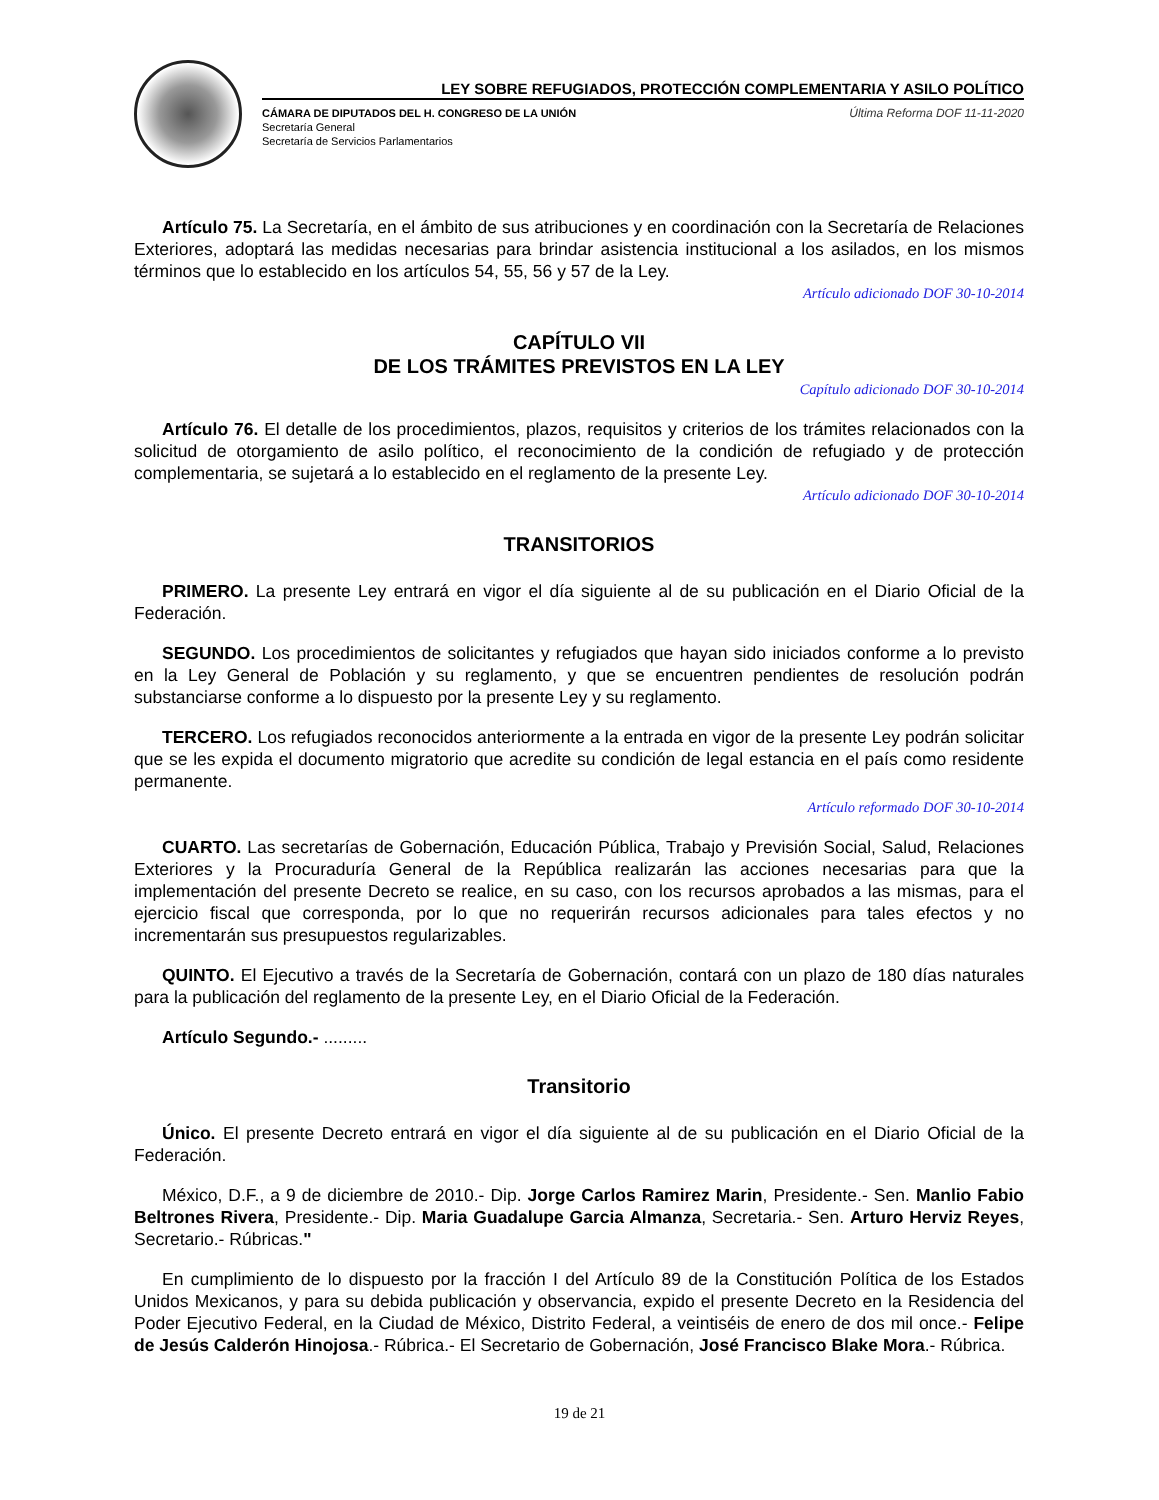LEY SOBRE REFUGIADOS, PROTECCIÓN COMPLEMENTARIA Y ASILO POLÍTICO
CÁMARA DE DIPUTADOS DEL H. CONGRESO DE LA UNIÓN
Secretaría General
Secretaría de Servicios Parlamentarios
Última Reforma DOF 11-11-2020
Artículo 75. La Secretaría, en el ámbito de sus atribuciones y en coordinación con la Secretaría de Relaciones Exteriores, adoptará las medidas necesarias para brindar asistencia institucional a los asilados, en los mismos términos que lo establecido en los artículos 54, 55, 56 y 57 de la Ley.
Artículo adicionado DOF 30-10-2014
CAPÍTULO VII
DE LOS TRÁMITES PREVISTOS EN LA LEY
Capítulo adicionado DOF 30-10-2014
Artículo 76. El detalle de los procedimientos, plazos, requisitos y criterios de los trámites relacionados con la solicitud de otorgamiento de asilo político, el reconocimiento de la condición de refugiado y de protección complementaria, se sujetará a lo establecido en el reglamento de la presente Ley.
Artículo adicionado DOF 30-10-2014
TRANSITORIOS
PRIMERO. La presente Ley entrará en vigor el día siguiente al de su publicación en el Diario Oficial de la Federación.
SEGUNDO. Los procedimientos de solicitantes y refugiados que hayan sido iniciados conforme a lo previsto en la Ley General de Población y su reglamento, y que se encuentren pendientes de resolución podrán substanciarse conforme a lo dispuesto por la presente Ley y su reglamento.
TERCERO. Los refugiados reconocidos anteriormente a la entrada en vigor de la presente Ley podrán solicitar que se les expida el documento migratorio que acredite su condición de legal estancia en el país como residente permanente.
Artículo reformado DOF 30-10-2014
CUARTO. Las secretarías de Gobernación, Educación Pública, Trabajo y Previsión Social, Salud, Relaciones Exteriores y la Procuraduría General de la República realizarán las acciones necesarias para que la implementación del presente Decreto se realice, en su caso, con los recursos aprobados a las mismas, para el ejercicio fiscal que corresponda, por lo que no requerirán recursos adicionales para tales efectos y no incrementarán sus presupuestos regularizables.
QUINTO. El Ejecutivo a través de la Secretaría de Gobernación, contará con un plazo de 180 días naturales para la publicación del reglamento de la presente Ley, en el Diario Oficial de la Federación.
Artículo Segundo.- .........
Transitorio
Único. El presente Decreto entrará en vigor el día siguiente al de su publicación en el Diario Oficial de la Federación.
México, D.F., a 9 de diciembre de 2010.- Dip. Jorge Carlos Ramirez Marin, Presidente.- Sen. Manlio Fabio Beltrones Rivera, Presidente.- Dip. Maria Guadalupe Garcia Almanza, Secretaria.- Sen. Arturo Herviz Reyes, Secretario.- Rúbricas."
En cumplimiento de lo dispuesto por la fracción I del Artículo 89 de la Constitución Política de los Estados Unidos Mexicanos, y para su debida publicación y observancia, expido el presente Decreto en la Residencia del Poder Ejecutivo Federal, en la Ciudad de México, Distrito Federal, a veintiséis de enero de dos mil once.- Felipe de Jesús Calderón Hinojosa.- Rúbrica.- El Secretario de Gobernación, José Francisco Blake Mora.- Rúbrica.
19 de 21